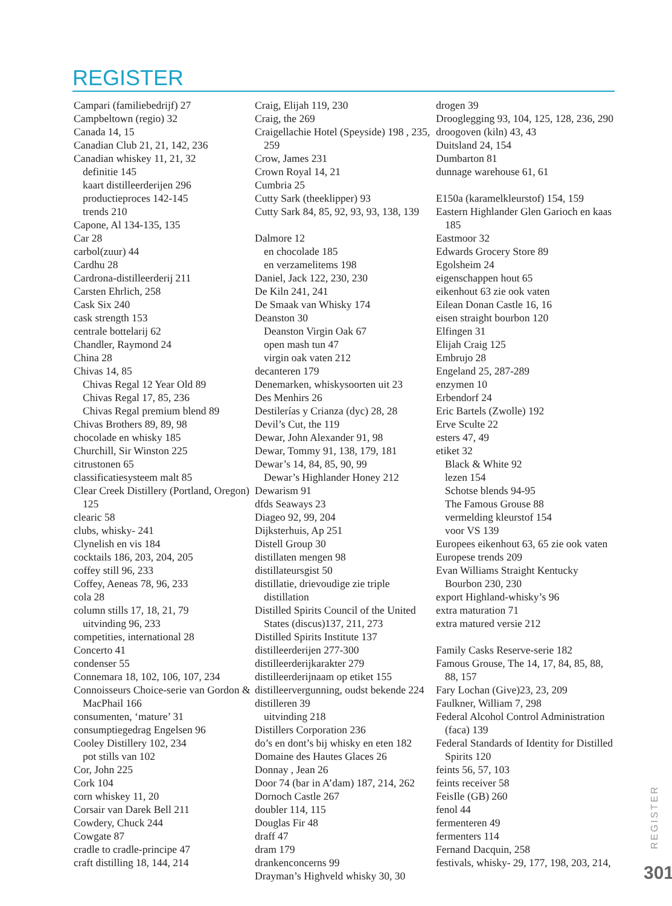REGISTER
Campari (familiebedrijf) 27
Campbeltown (regio) 32
Canada 14, 15
Canadian Club 21, 21, 142, 236
Canadian whiskey 11, 21, 32
definitie 145
kaart distilleerderijen 296
productieproces 142-145
trends 210
Capone, Al 134-135, 135
Car 28
carbol(zuur) 44
Cardhu 28
Cardrona-distilleerderij 211
Carsten Ehrlich, 258
Cask Six 240
cask strength 153
centrale bottelarij 62
Chandler, Raymond 24
China 28
Chivas 14, 85
Chivas Regal 12 Year Old 89
Chivas Regal 17, 85, 236
Chivas Regal premium blend 89
Chivas Brothers 89, 89, 98
chocolade en whisky 185
Churchill, Sir Winston 225
citrustonen 65
classificatiesysteem malt 85
Clear Creek Distillery (Portland, Oregon) 125
clearic 58
clubs, whisky- 241
Clynelish en vis 184
cocktails 186, 203, 204, 205
coffey still 96, 233
Coffey, Aeneas 78, 96, 233
cola 28
column stills 17, 18, 21, 79
uitvinding 96, 233
competities, international 28
Concerto 41
condenser 55
Connemara 18, 102, 106, 107, 234
Connoisseurs Choice-serie van Gordon & MacPhail 166
consumenten, ‘mature’ 31
consumptiegedrag Engelsen 96
Cooley Distillery 102, 234
pot stills van 102
Cor, John 225
Cork 104
corn whiskey 11, 20
Corsair van Darek Bell 211
Cowdery, Chuck 244
Cowgate 87
cradle to cradle-principe 47
craft distilling 18, 144, 214
Craig, Elijah 119, 230
Craig, the 269
Craigellachie Hotel (Speyside) 198 , 235, 259
Crow, James 231
Crown Royal 14, 21
Cumbria 25
Cutty Sark (theeklipper) 93
Cutty Sark 84, 85, 92, 93, 93, 138, 139
Dalmore 12
en chocolade 185
en verzamelitems 198
Daniel, Jack 122, 230, 230
De Kiln 241, 241
De Smaak van Whisky 174
Deanston 30
Deanston Virgin Oak 67
open mash tun 47
virgin oak vaten 212
decanteren 179
Denemarken, whiskysoorten uit 23
Des Menhirs 26
Destilerías y Crianza (dyc) 28, 28
Devil’s Cut, the 119
Dewar, John Alexander 91, 98
Dewar, Tommy 91, 138, 179, 181
Dewar’s 14, 84, 85, 90, 99
Dewar’s Highlander Honey 212
Dewarism 91
dfds Seaways 23
Diageo 92, 99, 204
Dijksterhuis, Ap 251
Distell Group 30
distillaten mengen 98
distillateursgist 50
distillatie, drievoudige zie triple distillation
Distilled Spirits Council of the United States (discus)137, 211, 273
Distilled Spirits Institute 137
distilleerderijen 277-300
distilleerderijkarakter 279
distilleerderijnaam op etiket 155
distilleervergunning, oudst bekende 224
distilleren 39
uitvinding 218
Distillers Corporation 236
do’s en dont’s bij whisky en eten 182
Domaine des Hautes Glaces 26
Donnay , Jean 26
Door 74 (bar in A’dam) 187, 214, 262
Dornoch Castle 267
doubler 114, 115
Douglas Fir 48
draff 47
dram 179
drankenconcerns 99
Drayman’s Highveld whisky 30, 30
drogen 39
Drooglegging 93, 104, 125, 128, 236, 290
droogoven (kiln) 43, 43
Duitsland 24, 154
Dumbarton 81
dunnage warehouse 61, 61
E150a (karamelkleurstof) 154, 159
Eastern Highlander Glen Garioch en kaas 185
Eastmoor 32
Edwards Grocery Store 89
Egolsheim 24
eigenschappen hout 65
eikenhout 63 zie ook vaten
Eilean Donan Castle 16, 16
eisen straight bourbon 120
Elfingen 31
Elijah Craig 125
Embrujo 28
Engeland 25, 287-289
enzymen 10
Erbendorf 24
Eric Bartels (Zwolle) 192
Erve Sculte 22
esters 47, 49
etiket 32
Black & White 92
lezen 154
Schotse blends 94-95
The Famous Grouse 88
vermelding kleurstof 154
voor VS 139
Europees eikenhout 63, 65 zie ook vaten
Europese trends 209
Evan Williams Straight Kentucky Bourbon 230, 230
export Highland-whisky’s 96
extra maturation 71
extra matured versie 212
Family Casks Reserve-serie 182
Famous Grouse, The 14, 17, 84, 85, 88, 88, 157
Fary Lochan (Give)23, 23, 209
Faulkner, William 7, 298
Federal Alcohol Control Administration (faca) 139
Federal Standards of Identity for Distilled Spirits 120
feints 56, 57, 103
feints receiver 58
FeisIle (GB) 260
fenol 44
fermenteren 49
fermenters 114
Fernand Dacquin, 258
festivals, whisky- 29, 177, 198, 203, 214,
REGISTER
301